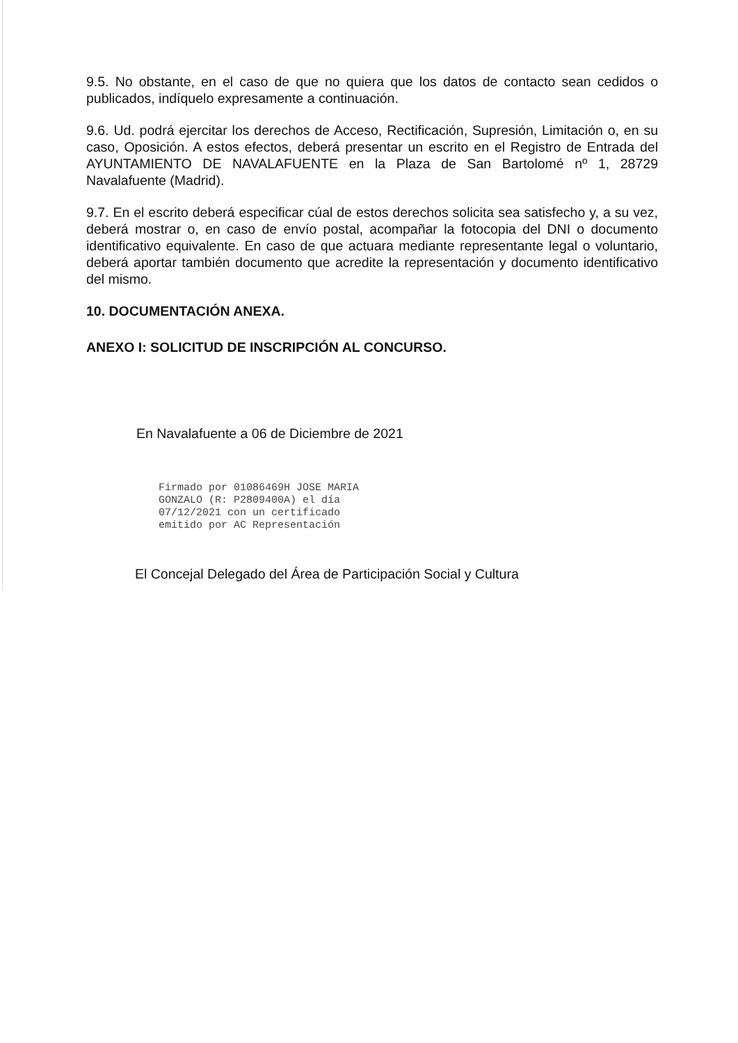9.5. No obstante, en el caso de que no quiera que los datos de contacto sean cedidos o publicados, indíquelo expresamente a continuación.
9.6. Ud. podrá ejercitar los derechos de Acceso, Rectificación, Supresión, Limitación o, en su caso, Oposición. A estos efectos, deberá presentar un escrito en el Registro de Entrada del AYUNTAMIENTO DE NAVALAFUENTE en la Plaza de San Bartolomé nº 1, 28729 Navalafuente (Madrid).
9.7. En el escrito deberá especificar cúal de estos derechos solicita sea satisfecho y, a su vez, deberá mostrar o, en caso de envío postal, acompañar la fotocopia del DNI o documento identificativo equivalente. En caso de que actuara mediante representante legal o voluntario, deberá aportar también documento que acredite la representación y documento identificativo del mismo.
10. DOCUMENTACIÓN ANEXA.
ANEXO I: SOLICITUD DE INSCRIPCIÓN AL CONCURSO.
En Navalafuente a 06 de Diciembre de 2021
Firmado por 01086469H JOSE MARIA
GONZALO (R: P2809400A) el día
07/12/2021 con un certificado
emitido por AC Representación
El Concejal Delegado del Área de Participación Social y Cultura